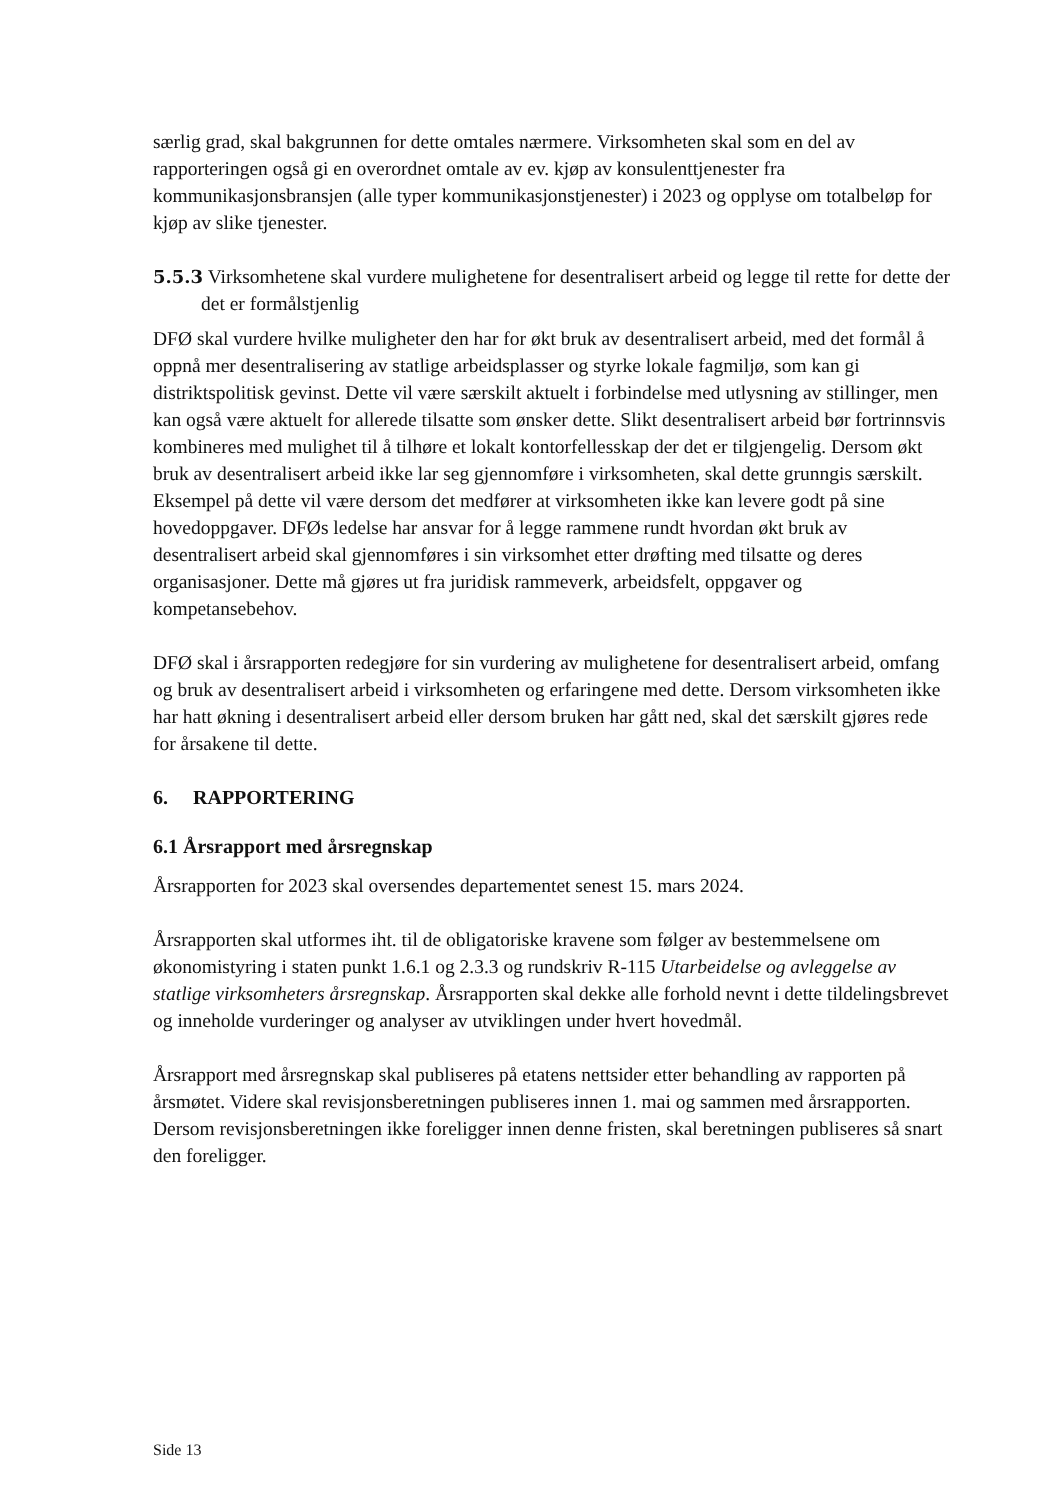særlig grad, skal bakgrunnen for dette omtales nærmere. Virksomheten skal som en del av rapporteringen også gi en overordnet omtale av ev. kjøp av konsulenttjenester fra kommunikasjonsbransjen (alle typer kommunikasjonstjenester) i 2023 og opplyse om totalbeløp for kjøp av slike tjenester.
5.5.3 Virksomhetene skal vurdere mulighetene for desentralisert arbeid og legge til rette for dette der det er formålstjenlig
DFØ skal vurdere hvilke muligheter den har for økt bruk av desentralisert arbeid, med det formål å oppnå mer desentralisering av statlige arbeidsplasser og styrke lokale fagmiljø, som kan gi distriktspolitisk gevinst. Dette vil være særskilt aktuelt i forbindelse med utlysning av stillinger, men kan også være aktuelt for allerede tilsatte som ønsker dette. Slikt desentralisert arbeid bør fortrinnsvis kombineres med mulighet til å tilhøre et lokalt kontorfellesskap der det er tilgjengelig. Dersom økt bruk av desentralisert arbeid ikke lar seg gjennomføre i virksomheten, skal dette grunngis særskilt. Eksempel på dette vil være dersom det medfører at virksomheten ikke kan levere godt på sine hovedoppgaver. DFØs ledelse har ansvar for å legge rammene rundt hvordan økt bruk av desentralisert arbeid skal gjennomføres i sin virksomhet etter drøfting med tilsatte og deres organisasjoner. Dette må gjøres ut fra juridisk rammeverk, arbeidsfelt, oppgaver og kompetansebehov.
DFØ skal i årsrapporten redegjøre for sin vurdering av mulighetene for desentralisert arbeid, omfang og bruk av desentralisert arbeid i virksomheten og erfaringene med dette. Dersom virksomheten ikke har hatt økning i desentralisert arbeid eller dersom bruken har gått ned, skal det særskilt gjøres rede for årsakene til dette.
6. RAPPORTERING
6.1 Årsrapport med årsregnskap
Årsrapporten for 2023 skal oversendes departementet senest 15. mars 2024.
Årsrapporten skal utformes iht. til de obligatoriske kravene som følger av bestemmelsene om økonomistyring i staten punkt 1.6.1 og 2.3.3 og rundskriv R-115 Utarbeidelse og avleggelse av statlige virksomheters årsregnskap. Årsrapporten skal dekke alle forhold nevnt i dette tildelingsbrevet og inneholde vurderinger og analyser av utviklingen under hvert hovedmål.
Årsrapport med årsregnskap skal publiseres på etatens nettsider etter behandling av rapporten på årsmøtet. Videre skal revisjonsberetningen publiseres innen 1. mai og sammen med årsrapporten. Dersom revisjonsberetningen ikke foreligger innen denne fristen, skal beretningen publiseres så snart den foreligger.
Side 13